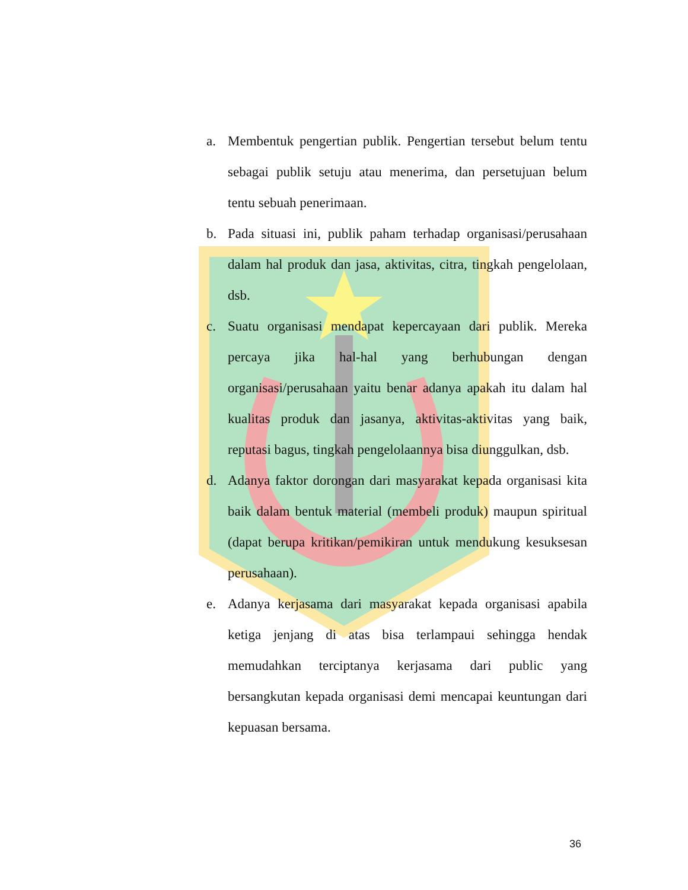a. Membentuk pengertian publik. Pengertian tersebut belum tentu sebagai publik setuju atau menerima, dan persetujuan belum tentu sebuah penerimaan.
b. Pada situasi ini, publik paham terhadap organisasi/perusahaan dalam hal produk dan jasa, aktivitas, citra, tingkah pengelolaan, dsb.
c. Suatu organisasi mendapat kepercayaan dari publik. Mereka percaya jika hal-hal yang berhubungan dengan organisasi/perusahaan yaitu benar adanya apakah itu dalam hal kualitas produk dan jasanya, aktivitas-aktivitas yang baik, reputasi bagus, tingkah pengelolaannya bisa diunggulkan, dsb.
d. Adanya faktor dorongan dari masyarakat kepada organisasi kita baik dalam bentuk material (membeli produk) maupun spiritual (dapat berupa kritikan/pemikiran untuk mendukung kesuksesan perusahaan).
e. Adanya kerjasama dari masyarakat kepada organisasi apabila ketiga jenjang di atas bisa terlampaui sehingga hendak memudahkan terciptanya kerjasama dari public yang bersangkutan kepada organisasi demi mencapai keuntungan dari kepuasan bersama.
36